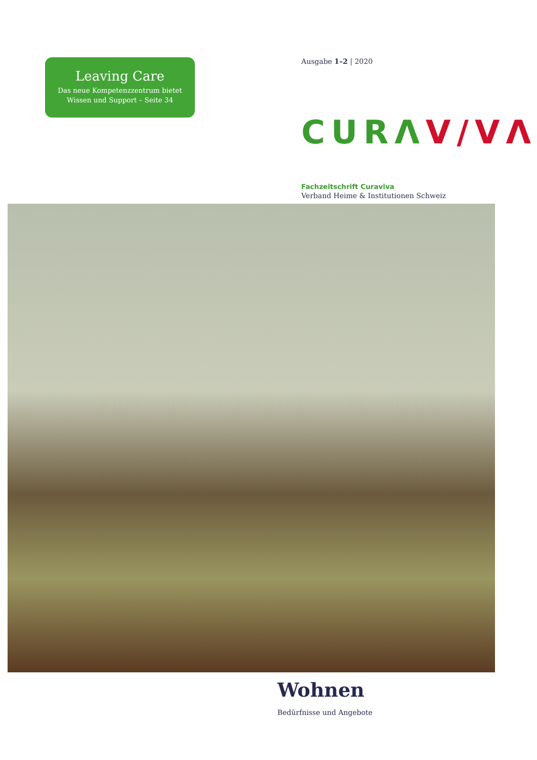Leaving Care
Das neue Kompetenzzentrum bietet
Wissen und Support – Seite 34
Ausgabe 1–2 | 2020
CURΛ V/VΛ
Fachzeitschrift Curaviva
Verband Heime & Institutionen Schweiz
Wohnen
Bedürfnisse und Angebote